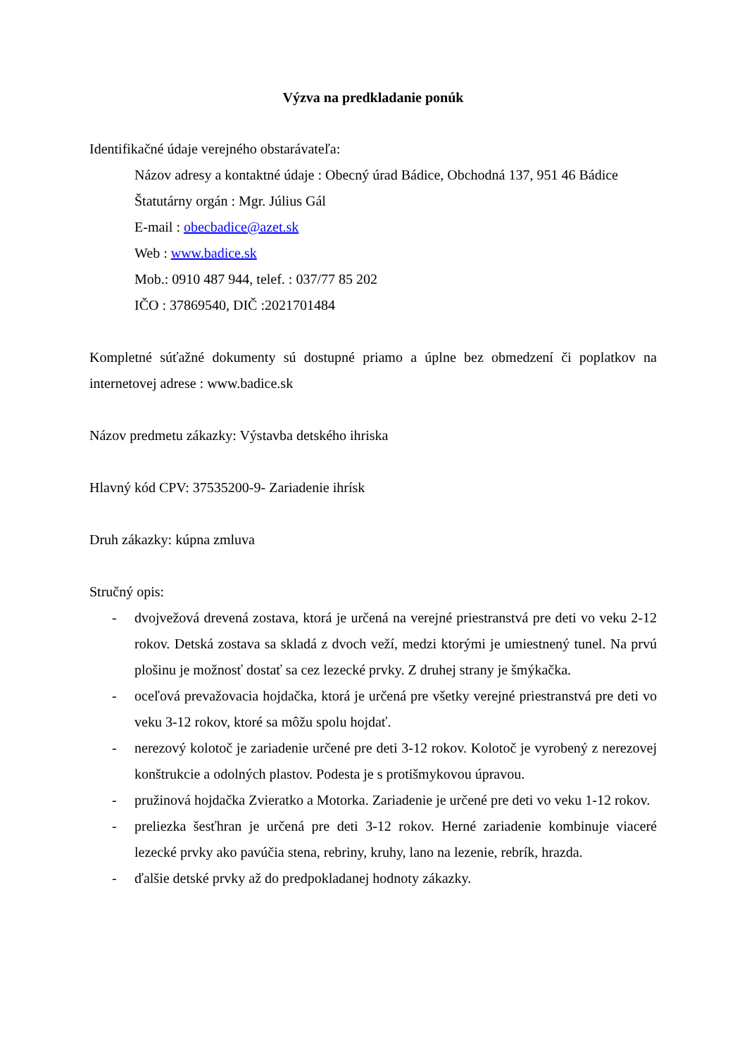Výzva na predkladanie ponúk
Identifikačné údaje verejného obstarávateľa:
Názov adresy a kontaktné údaje : Obecný úrad Bádice, Obchodná 137, 951 46 Bádice
Štatutárny orgán : Mgr. Július Gál
E-mail : obecbadice@azet.sk
Web : www.badice.sk
Mob.: 0910 487 944, telef. : 037/77 85 202
IČO : 37869540, DIČ :2021701484
Kompletné súťažné dokumenty sú dostupné priamo a úplne bez obmedzení či poplatkov na internetovej adrese : www.badice.sk
Názov predmetu zákazky: Výstavba detského ihriska
Hlavný kód CPV: 37535200-9- Zariadenie ihrísk
Druh zákazky: kúpna zmluva
Stručný opis:
- dvojvežová drevená zostava, ktorá je určená na verejné priestranstvá pre deti vo veku 2-12 rokov. Detská zostava sa skladá z dvoch veží, medzi ktorými je umiestnený tunel. Na prvú plošinu je možnosť dostať sa cez lezecké prvky. Z druhej strany je šmýkačka.
- oceľová prevažovacia hojdačka, ktorá je určená pre všetky verejné priestranstvá pre deti vo veku 3-12 rokov, ktoré sa môžu spolu hojdať.
- nerezový kolotoč je zariadenie určené pre deti 3-12 rokov. Kolotoč je vyrobený z nerezovej konštrukcie a odolných plastov. Podesta je s protišmykovou úpravou.
- pružinová hojdačka Zvieratko a Motorka. Zariadenie je určené pre deti vo veku 1-12 rokov.
- preliezka šesťhran je určená pre deti 3-12 rokov. Herné zariadenie kombinuje viaceré lezecké prvky ako pavúčia stena, rebriny, kruhy, lano na lezenie, rebrík, hrazda.
- ďalšie detské prvky až do predpokladanej hodnoty zákazky.